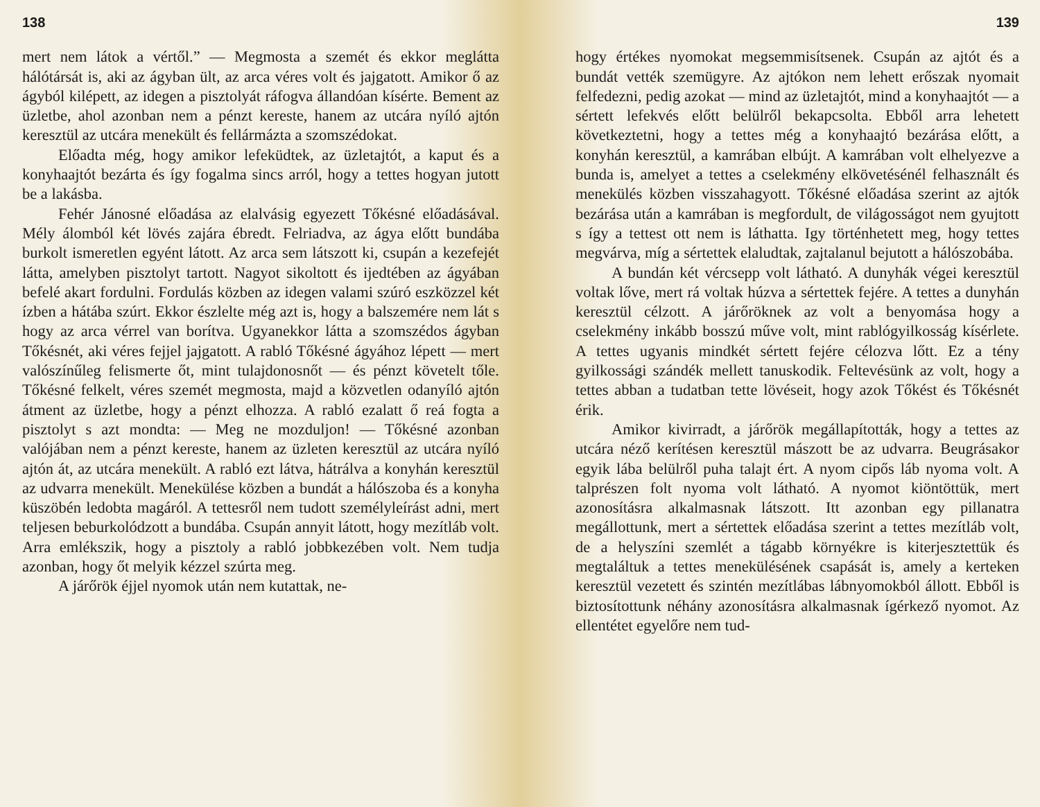138
mert nem látok a vértől.” — Megmosta a szemét és ekkor meglátta hálótársát is, aki az ágyban ült, az arca véres volt és jajgatott. Amikor ő az ágyból kilépett, az idegen a pisztolyát ráfogva állandóan kísérte. Bement az üzletbe, ahol azonban nem a pénzt kereste, hanem az utcára nyíló ajtón keresztül az utcára menekült és fellármázta a szomszédokat.
Előadta még, hogy amikor lefeküdtek, az üzletajtót, a kaput és a konyhaajtót bezárta és így fogalma sincs arról, hogy a tettes hogyan jutott be a lakásba.
Fehér Jánosné előadása az elalvásig egyezett Tőkésné előadásával. Mély álomból két lövés zajára ébredt. Felriadva, az ágya előtt bundába burkolt ismeretlen egyént látott. Az arca sem látszott ki, csupán a kezefejét látta, amelyben pisztolyt tartott. Nagyot sikoltott és ijedtében az ágyában befelé akart fordulni. Fordulás közben az idegen valami szúró eszközzel két ízben a hátába szúrt. Ekkor észlelte még azt is, hogy a balszemére nem lát s hogy az arca vérrel van borítva. Ugyanekkor látta a szomszédos ágyban Tőkésnét, aki véres fejjel jajgatott. A rabló Tőkésné ágyához lépett — mert valószínűleg felismerte őt, mint tulajdonosnőt — és pénzt követelt tőle. Tőkésné felkelt, véres szemét megmosta, majd a közvetlen odanyíló ajtón átment az üzletbe, hogy a pénzt elhozza. A rabló ezalatt ő reá fogta a pisztolyt s azt mondta: — Meg ne mozduljon! — Tőkésné azonban valójában nem a pénzt kereste, hanem az üzleten keresztül az utcára nyíló ajtón át, az utcára menekült. A rabló ezt látva, hátrálva a konyhán keresztül az udvarra menekült. Menekülése közben a bundát a hálószoba és a konyha küszöbén ledobta magáról. A tettesről nem tudott személyleírást adni, mert teljesen beburkolódzott a bundába. Csupán annyit látott, hogy mezítláb volt. Arra emlékszik, hogy a pisztoly a rabló jobbkezében volt. Nem tudja azonban, hogy őt melyik kézzel szúrta meg.
A járőrök éjjel nyomok után nem kutattak, ne-
139
hogy értékes nyomokat megsemmisítsenek. Csupán az ajtót és a bundát vették szemügyre. Az ajtókon nem lehett erőszak nyomait felfedezni, pedig azokat — mind az üzletajtót, mind a konyhaajtót — a sértett lefekvés előtt belülről bekapcsolta. Ebből arra lehetett következtetni, hogy a tettes még a konyhaajtó bezárása előtt, a konyhán keresztül, a kamrában elbújt. A kamrában volt elhelyezve a bunda is, amelyet a tettes a cselekmény elkövetésénél felhasznált és menekülés közben visszahagyott. Tőkésné előadása szerint az ajtók bezárása után a kamrában is megfordult, de világosságot nem gyujtott s így a tettest ott nem is láthatta. Igy történhetett meg, hogy tettes megvárva, míg a sértettek elaludtak, zajtalanul bejutott a hálószobába.
A bundán két vércsepp volt látható. A dunyhák végei keresztül voltak lőve, mert rá voltak húzva a sértettek fejére. A tettes a dunyhán keresztül célzott. A járőröknek az volt a benyomása hogy a cselekmény inkább bosszú műve volt, mint rablógyilkosság kísérlete. A tettes ugyanis mindkét sértett fejére célozva lőtt. Ez a tény gyilkossági szándék mellett tanuskodik. Feltevésünk az volt, hogy a tettes abban a tudatban tette lövéseit, hogy azok Tőkést és Tőkésnét érik.
Amikor kivirradt, a járőrök megállapították, hogy a tettes az utcára néző kerítésen keresztül mászott be az udvarra. Beugrásakor egyik lába belülről puha talajt ért. A nyom cipős láb nyoma volt. A talprészen folt nyoma volt látható. A nyomot kiöntöttük, mert azonosításra alkalmasnak látszott. Itt azonban egy pillanatra megállottunk, mert a sértettek előadása szerint a tettes mezítláb volt, de a helyszíni szemlét a tágabb környékre is kiterjesztettük és megtaláltuk a tettes menekülésének csapását is, amely a kerteken keresztül vezetett és szintén mezítlábas lábnyomokból állott. Ebből is biztosítottunk néhány azonosításra alkalmasnak ígérkező nyomot. Az ellentétet egyelőre nem tud-